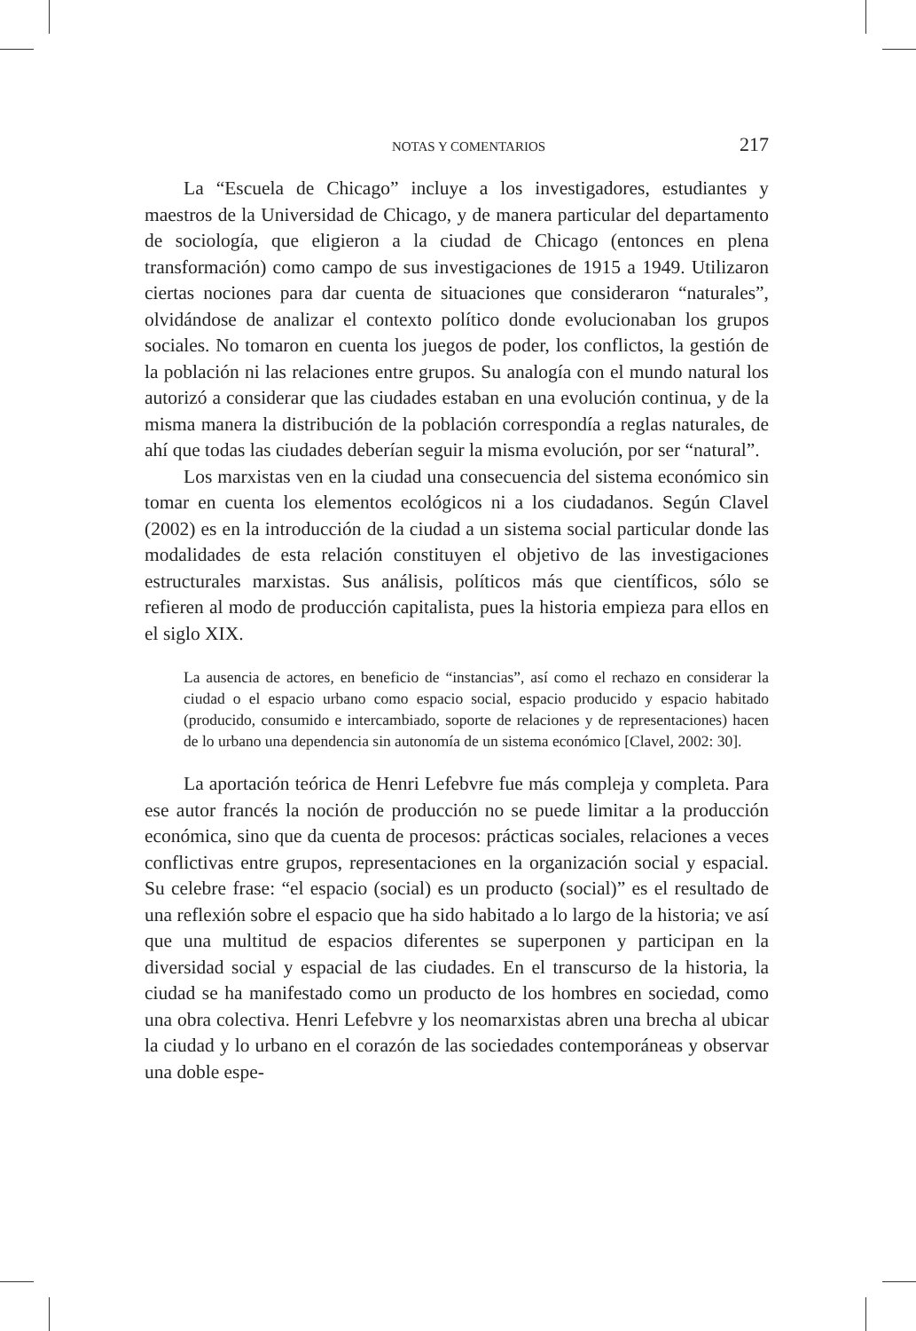NOTAS Y COMENTARIOS 217
La “Escuela de Chicago” incluye a los investigadores, estudiantes y maestros de la Universidad de Chicago, y de manera particular del departamento de sociología, que eligieron a la ciudad de Chicago (entonces en plena transformación) como campo de sus investigaciones de 1915 a 1949. Utilizaron ciertas nociones para dar cuenta de situaciones que consideraron “naturales”, olvidándose de analizar el contexto político donde evolucionaban los grupos sociales. No tomaron en cuenta los juegos de poder, los conflictos, la gestión de la población ni las relaciones entre grupos. Su analogía con el mundo natural los autorizó a considerar que las ciudades estaban en una evolución continua, y de la misma manera la distribución de la población correspondía a reglas naturales, de ahí que todas las ciudades deberían seguir la misma evolución, por ser “natural”.
Los marxistas ven en la ciudad una consecuencia del sistema económico sin tomar en cuenta los elementos ecológicos ni a los ciudadanos. Según Clavel (2002) es en la introducción de la ciudad a un sistema social particular donde las modalidades de esta relación constituyen el objetivo de las investigaciones estructurales marxistas. Sus análisis, políticos más que científicos, sólo se refieren al modo de producción capitalista, pues la historia empieza para ellos en el siglo XIX.
La ausencia de actores, en beneficio de “instancias”, así como el rechazo en considerar la ciudad o el espacio urbano como espacio social, espacio producido y espacio habitado (producido, consumido e intercambiado, soporte de relaciones y de representaciones) hacen de lo urbano una dependencia sin autonomía de un sistema económico [Clavel, 2002: 30].
La aportación teórica de Henri Lefebvre fue más compleja y completa. Para ese autor francés la noción de producción no se puede limitar a la producción económica, sino que da cuenta de procesos: prácticas sociales, relaciones a veces conflictivas entre grupos, representaciones en la organización social y espacial. Su celebre frase: “el espacio (social) es un producto (social)” es el resultado de una reflexión sobre el espacio que ha sido habitado a lo largo de la historia; ve así que una multitud de espacios diferentes se superponen y participan en la diversidad social y espacial de las ciudades. En el transcurso de la historia, la ciudad se ha manifestado como un producto de los hombres en sociedad, como una obra colectiva. Henri Lefebvre y los neomarxistas abren una brecha al ubicar la ciudad y lo urbano en el corazón de las sociedades contemporáneas y observar una doble espe-